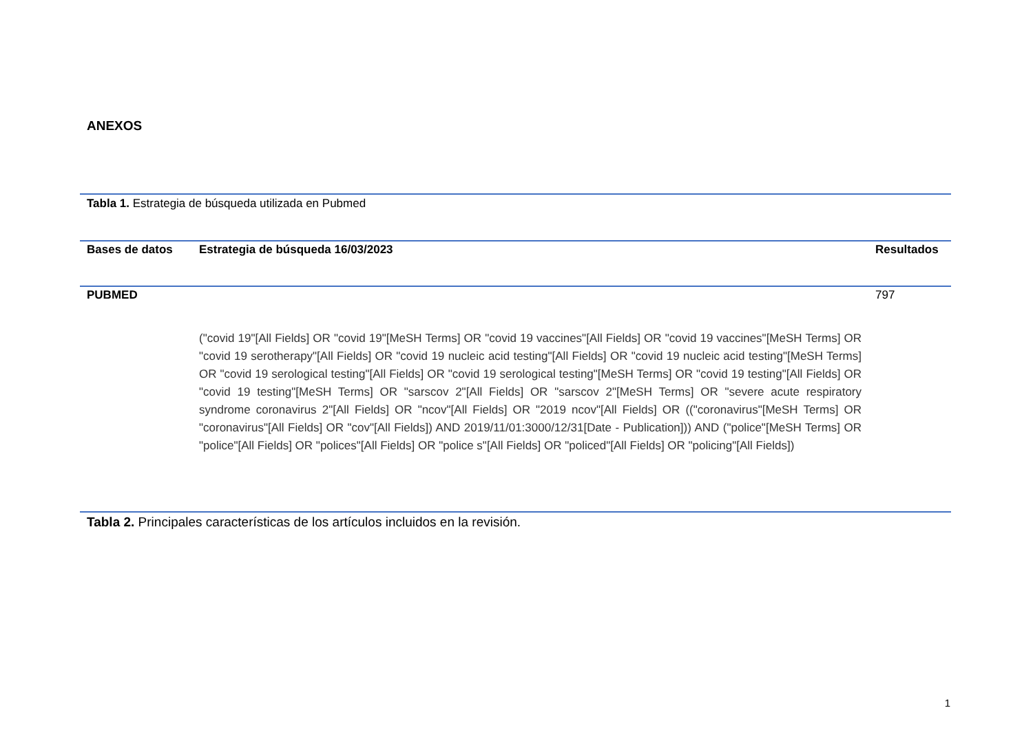ANEXOS
Tabla 1. Estrategia de búsqueda utilizada en Pubmed
| Bases de datos | Estrategia de búsqueda 16/03/2023 | Resultados |
| --- | --- | --- |
| PUBMED | ("covid 19"[All Fields] OR "covid 19"[MeSH Terms] OR "covid 19 vaccines"[All Fields] OR "covid 19 vaccines"[MeSH Terms] OR "covid 19 serotherapy"[All Fields] OR "covid 19 nucleic acid testing"[All Fields] OR "covid 19 nucleic acid testing"[MeSH Terms] OR "covid 19 serological testing"[All Fields] OR "covid 19 serological testing"[MeSH Terms] OR "covid 19 testing"[All Fields] OR "covid 19 testing"[MeSH Terms] OR "sarscov 2"[All Fields] OR "sarscov 2"[MeSH Terms] OR "severe acute respiratory syndrome coronavirus 2"[All Fields] OR "ncov"[All Fields] OR "2019 ncov"[All Fields] OR (("coronavirus"[MeSH Terms] OR "coronavirus"[All Fields] OR "cov"[All Fields]) AND 2019/11/01:3000/12/31[Date - Publication])) AND ("police"[MeSH Terms] OR "police"[All Fields] OR "polices"[All Fields] OR "police s"[All Fields] OR "policed"[All Fields] OR "policing"[All Fields]) | 797 |
Tabla 2. Principales características de los artículos incluidos en la revisión.
1